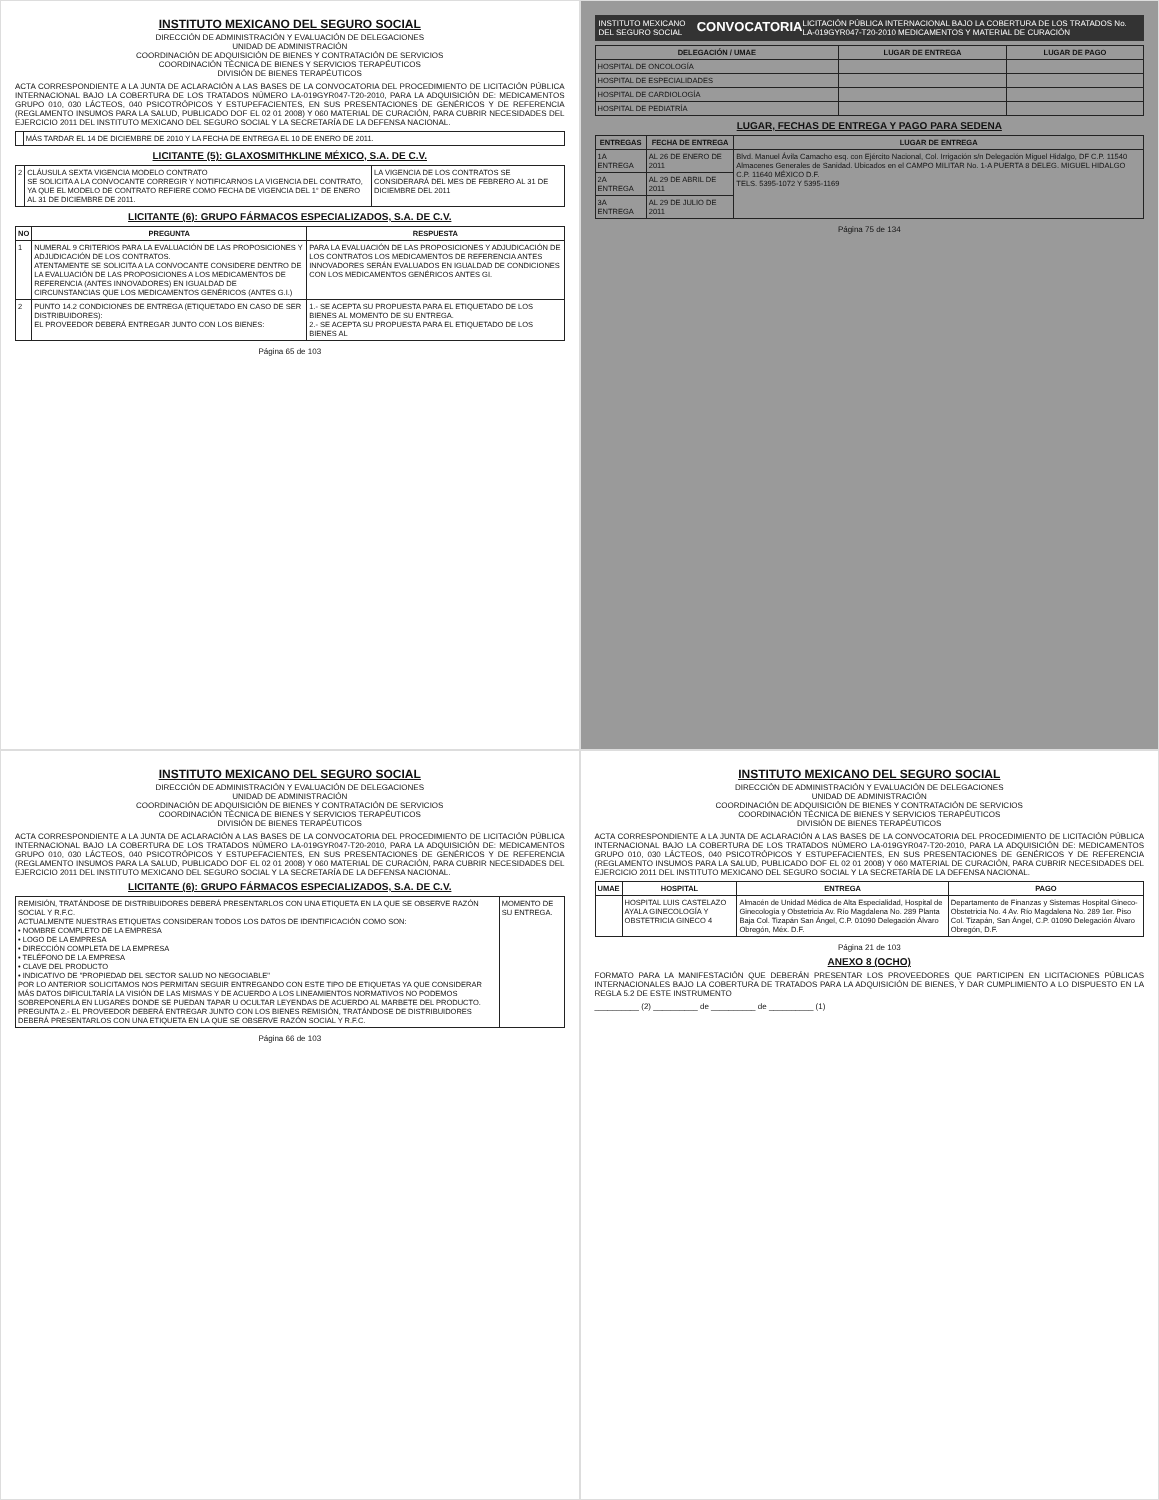INSTITUTO MEXICANO DEL SEGURO SOCIAL
DIRECCIÓN DE ADMINISTRACIÓN Y EVALUACIÓN DE DELEGACIONES
UNIDAD DE ADMINISTRACIÓN
COORDINACIÓN DE ADQUISICIÓN DE BIENES Y CONTRATACIÓN DE SERVICIOS
COORDINACIÓN TÉCNICA DE BIENES Y SERVICIOS TERAPÉUTICOS
DIVISIÓN DE BIENES TERAPÉUTICOS
ACTA CORRESPONDIENTE A LA JUNTA DE ACLARACIÓN A LAS BASES DE LA CONVOCATORIA DEL PROCEDIMIENTO DE LICITACIÓN PÚBLICA INTERNACIONAL BAJO LA COBERTURA DE LOS TRATADOS NÚMERO LA-019GYR047-T20-2010, PARA LA ADQUISICIÓN DE: MEDICAMENTOS GRUPO 010, 030 LÁCTEOS, 040 PSICOTRÓPICOS Y ESTUPEFACIENTES, EN SUS PRESENTACIONES DE GENÉRICOS Y DE REFERENCIA (REGLAMENTO INSUMOS PARA LA SALUD, PUBLICADO DOF EL 02 01 2008) Y 060 MATERIAL DE CURACIÓN, PARA CUBRIR NECESIDADES DEL EJERCICIO 2011 DEL INSTITUTO MEXICANO DEL SEGURO SOCIAL Y LA SECRETARÍA DE LA DEFENSA NACIONAL.
| | MÁS TARDAR EL 14 DE DICIEMBRE DE 2010 Y LA FECHA DE ENTREGA EL 10 DE ENERO DE 2011. |
LICITANTE (5): GLAXOSMITHKLINE MÉXICO, S.A. DE C.V.
| 2 | CLÁUSULA SEXTA VIGENCIA MODELO CONTRATO SE SOLICITA A LA CONVOCANTE CORREGIR Y NOTIFICARNOS LA VIGENCIA DEL CONTRATO, YA QUE EL MODELO DE CONTRATO REFIERE COMO FECHA DE VIGENCIA DEL 1° DE ENERO AL 31 DE DICIEMBRE DE 2011. | LA VIGENCIA DE LOS CONTRATOS SE CONSIDERARÁ DEL MES DE FEBRERO AL 31 DE DICIEMBRE DEL 2011 |
LICITANTE (6): GRUPO FÁRMACOS ESPECIALIZADOS, S.A. DE C.V.
| NO | PREGUNTA | RESPUESTA |
| --- | --- | --- |
| 1 | NUMERAL 9 CRITERIOS PARA LA EVALUACIÓN DE LAS PROPOSICIONES Y ADJUDICACIÓN DE LOS CONTRATOS. ATENTAMENTE SE SOLICITA A LA CONVOCANTE CONSIDERE DENTRO DE LA EVALUACIÓN DE LAS PROPOSICIONES A LOS MEDICAMENTOS DE REFERENCIA (ANTES INNOVADORES) EN IGUALDAD DE CIRCUNSTANCIAS QUE LOS MEDICAMENTOS GENÉRICOS (ANTES G.I.) | PARA LA EVALUACIÓN DE LAS PROPOSICIONES Y ADJUDICACIÓN DE LOS CONTRATOS LOS MEDICAMENTOS DE REFERENCIA ANTES INNOVADORES SERÁN EVALUADOS EN IGUALDAD DE CONDICIONES CON LOS MEDICAMENTOS GENÉRICOS ANTES GI. |
| 2 | PUNTO 14.2 CONDICIONES DE ENTREGA (ETIQUETADO EN CASO DE SER DISTRIBUIDORES): EL PROVEEDOR DEBERÁ ENTREGAR JUNTO CON LOS BIENES: | 1.- SE ACEPTA SU PROPUESTA PARA EL ETIQUETADO DE LOS BIENES AL MOMENTO DE SU ENTREGA. 2.- SE ACEPTA SU PROPUESTA PARA EL ETIQUETADO DE LOS BIENES AL |
Página 65 de 103
INSTITUTO MEXICANO DEL SEGURO SOCIAL CONVOCATORIA LICITACIÓN PÚBLICA INTERNACIONAL BAJO LA COBERTURA DE LOS TRATADOS No. LA-019GYR047-T20-2010 MEDICAMENTOS Y MATERIAL DE CURACIÓN
| DELEGACIÓN / UMAE | LUGAR DE ENTREGA | LUGAR DE PAGO |
| --- | --- | --- |
| HOSPITAL DE ONCOLOGÍA | | |
| HOSPITAL DE ESPECIALIDADES | | |
| HOSPITAL DE CARDIOLOGÍA | | |
| HOSPITAL DE PEDIATRÍA | | |
LUGAR, FECHAS DE ENTREGA Y PAGO PARA SEDENA
| ENTREGAS | FECHA DE ENTREGA | LUGAR DE ENTREGA |
| --- | --- | --- |
| 1A ENTREGA | AL 26 DE ENERO DE 2011 | Blvd. Manuel Ávila Camacho esq. con Ejército Nacional, Col. Irrigación s/n Delegación Miguel Hidalgo, DF C.P. 11540 Almacenes Generales de Sanidad. Ubicados en el CAMPO MILITAR No. 1-A PUERTA 8 DELEG. MIGUEL HIDALGO C.P. 11640 MÉXICO D.F. TELS. 5395-1072 Y 5395-1169 |
| 2A ENTREGA | AL 29 DE ABRIL DE 2011 | |
| 3A ENTREGA | AL 29 DE JULIO DE 2011 | |
Página 75 de 134
INSTITUTO MEXICANO DEL SEGURO SOCIAL
DIRECCIÓN DE ADMINISTRACIÓN Y EVALUACIÓN DE DELEGACIONES
UNIDAD DE ADMINISTRACIÓN
COORDINACIÓN DE ADQUISICIÓN DE BIENES Y CONTRATACIÓN DE SERVICIOS
COORDINACIÓN TÉCNICA DE BIENES Y SERVICIOS TERAPÉUTICOS
DIVISIÓN DE BIENES TERAPÉUTICOS
ACTA CORRESPONDIENTE A LA JUNTA DE ACLARACIÓN A LAS BASES DE LA CONVOCATORIA DEL PROCEDIMIENTO DE LICITACIÓN PÚBLICA INTERNACIONAL BAJO LA COBERTURA DE LOS TRATADOS NÚMERO LA-019GYR047-T20-2010, PARA LA ADQUISICIÓN DE: MEDICAMENTOS GRUPO 010, 030 LÁCTEOS, 040 PSICOTRÓPICOS Y ESTUPEFACIENTES, EN SUS PRESENTACIONES DE GENÉRICOS Y DE REFERENCIA (REGLAMENTO INSUMOS PARA LA SALUD, PUBLICADO DOF EL 02 01 2008) Y 060 MATERIAL DE CURACIÓN, PARA CUBRIR NECESIDADES DEL EJERCICIO 2011 DEL INSTITUTO MEXICANO DEL SEGURO SOCIAL Y LA SECRETARÍA DE LA DEFENSA NACIONAL.
LICITANTE (6): GRUPO FÁRMACOS ESPECIALIZADOS, S.A. DE C.V.
| REMISIÓN, TRATÁNDOSE DE DISTRIBUIDORES DEBERÁ PRESENTARLOS CON UNA ETIQUETA EN LA QUE SE OBSERVE RAZÓN SOCIAL Y R.F.C. ACTUALMENTE NUESTRAS ETIQUETAS CONSIDERAN TODOS LOS DATOS DE IDENTIFICACIÓN COMO SON: • NOMBRE COMPLETO DE LA EMPRESA • LOGO DE LA EMPRESA • DIRECCIÓN COMPLETA DE LA EMPRESA • TELÉFONO DE LA EMPRESA • CLAVE DEL PRODUCTO • INDICATIVO DE "PROPIEDAD DEL SECTOR SALUD NO NEGOCIABLE" POR LO ANTERIOR SOLICITAMOS NOS PERMITAN SEGUIR ENTREGANDO CON ESTE TIPO DE ETIQUETAS YA QUE CONSIDERAR MÁS DATOS DIFICULTARÍA LA VISIÓN DE LAS MISMAS Y DE ACUERDO A LOS LINEAMIENTOS NORMATIVOS NO PODEMOS SOBREPONERLA EN LUGARES DONDE SE PUEDAN TAPAR U OCULTAR LEYENDAS DE ACUERDO AL MARBETE DEL PRODUCTO. PREGUNTA 2.- EL PROVEEDOR DEBERÁ ENTREGAR JUNTO CON LOS BIENES REMISIÓN, TRATÁNDOSE DE DISTRIBUIDORES DEBERÁ PRESENTARLOS CON UNA ETIQUETA EN LA QUE SE OBSERVE RAZÓN SOCIAL Y R.F.C. | MOMENTO DE SU ENTREGA. |
Página 66 de 103
INSTITUTO MEXICANO DEL SEGURO SOCIAL
DIRECCIÓN DE ADMINISTRACIÓN Y EVALUACIÓN DE DELEGACIONES
UNIDAD DE ADMINISTRACIÓN
COORDINACIÓN DE ADQUISICIÓN DE BIENES Y CONTRATACIÓN DE SERVICIOS
COORDINACIÓN TÉCNICA DE BIENES Y SERVICIOS TERAPÉUTICOS
DIVISIÓN DE BIENES TERAPÉUTICOS
ACTA CORRESPONDIENTE A LA JUNTA DE ACLARACIÓN A LAS BASES DE LA CONVOCATORIA DEL PROCEDIMIENTO DE LICITACIÓN PÚBLICA INTERNACIONAL BAJO LA COBERTURA DE LOS TRATADOS NÚMERO LA-019GYR047-T20-2010, PARA LA ADQUISICIÓN DE: MEDICAMENTOS GRUPO 010, 030 LÁCTEOS, 040 PSICOTRÓPICOS Y ESTUPEFACIENTES, EN SUS PRESENTACIONES DE GENÉRICOS Y DE REFERENCIA (REGLAMENTO INSUMOS PARA LA SALUD, PUBLICADO DOF EL 02 01 2008) Y 060 MATERIAL DE CURACIÓN, PARA CUBRIR NECESIDADES DEL EJERCICIO 2011 DEL INSTITUTO MEXICANO DEL SEGURO SOCIAL Y LA SECRETARÍA DE LA DEFENSA NACIONAL.
| UMAE | HOSPITAL | ENTREGA | PAGO |
| --- | --- | --- | --- |
| | HOSPITAL LUIS CASTELAZO AYALA GINECOLOGÍA Y OBSTETRICIA GINECO 4 | Almacén de Unidad Médica de Alta Especialidad, Hospital de Ginecología y Obstetricia Av. Río Magdalena No. 289 Planta Baja Col. Tizapán San Ángel, C.P. 01090 Delegación Álvaro Obregón, Méx. D.F. | Departamento de Finanzas y Sistemas Hospital Gineco-Obstetricia No. 4 Av. Río Magdalena No. 289 1er. Piso Col. Tizapán, San Ángel, C.P. 01090 Delegación Álvaro Obregón, D.F. |
Página 21 de 103
ANEXO 8 (OCHO)
FORMATO PARA LA MANIFESTACIÓN QUE DEBERÁN PRESENTAR LOS PROVEEDORES QUE PARTICIPEN EN LICITACIONES PÚBLICAS INTERNACIONALES BAJO LA COBERTURA DE TRATADOS PARA LA ADQUISICIÓN DE BIENES, Y DAR CUMPLIMIENTO A LO DISPUESTO EN LA REGLA 5.2 DE ESTE INSTRUMENTO
__________ (2) __________ de __________ de __________ (1)